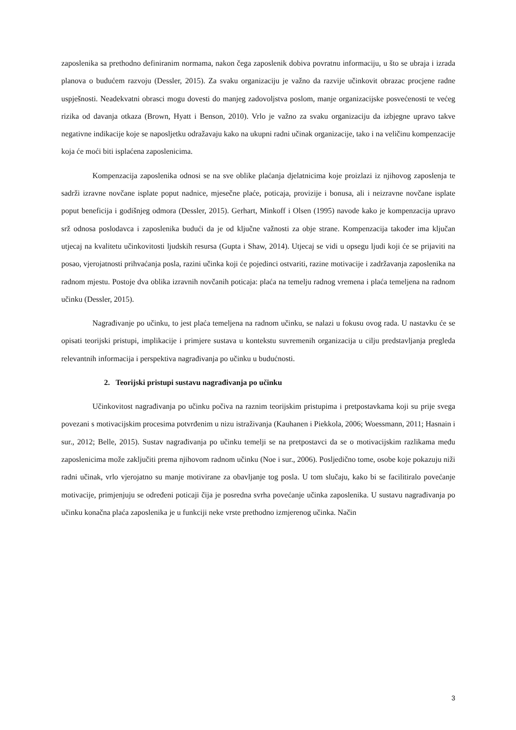zaposlenika sa prethodno definiranim normama, nakon čega zaposlenik dobiva povratnu informaciju, u što se ubraja i izrada planova o budućem razvoju (Dessler, 2015). Za svaku organizaciju je važno da razvije učinkovit obrazac procjene radne uspješnosti. Neadekvatni obrasci mogu dovesti do manjeg zadovoljstva poslom, manje organizacijske posvećenosti te većeg rizika od davanja otkaza (Brown, Hyatt i Benson, 2010). Vrlo je važno za svaku organizaciju da izbjegne upravo takve negativne indikacije koje se naposljetku odražavaju kako na ukupni radni učinak organizacije, tako i na veličinu kompenzacije koja će moći biti isplaćena zaposlenicima.
Kompenzacija zaposlenika odnosi se na sve oblike plaćanja djelatnicima koje proizlazi iz njihovog zaposlenja te sadrži izravne novčane isplate poput nadnice, mjesečne plaće, poticaja, provizije i bonusa, ali i neizravne novčane isplate poput beneficija i godišnjeg odmora (Dessler, 2015). Gerhart, Minkoff i Olsen (1995) navode kako je kompenzacija upravo srž odnosa poslodavca i zaposlenika budući da je od ključne važnosti za obje strane. Kompenzacija također ima ključan utjecaj na kvalitetu učinkovitosti ljudskih resursa (Gupta i Shaw, 2014). Utjecaj se vidi u opsegu ljudi koji će se prijaviti na posao, vjerojatnosti prihvaćanja posla, razini učinka koji će pojedinci ostvariti, razine motivacije i zadržavanja zaposlenika na radnom mjestu. Postoje dva oblika izravnih novčanih poticaja: plaća na temelju radnog vremena i plaća temeljena na radnom učinku (Dessler, 2015).
Nagrađivanje po učinku, to jest plaća temeljena na radnom učinku, se nalazi u fokusu ovog rada. U nastavku će se opisati teorijski pristupi, implikacije i primjere sustava u kontekstu suvremenih organizacija u cilju predstavljanja pregleda relevantnih informacija i perspektiva nagrađivanja po učinku u budućnosti.
2. Teorijski pristupi sustavu nagrađivanja po učinku
Učinkovitost nagrađivanja po učinku počiva na raznim teorijskim pristupima i pretpostavkama koji su prije svega povezani s motivacijskim procesima potvrđenim u nizu istraživanja (Kauhanen i Piekkola, 2006; Woessmann, 2011; Hasnain i sur., 2012; Belle, 2015). Sustav nagrađivanja po učinku temelji se na pretpostavci da se o motivacijskim razlikama među zaposlenicima može zaključiti prema njihovom radnom učinku (Noe i sur., 2006). Posljedično tome, osobe koje pokazuju niži radni učinak, vrlo vjerojatno su manje motivirane za obavljanje tog posla. U tom slučaju, kako bi se facilitiralo povećanje motivacije, primjenjuju se određeni poticaji čija je posredna svrha povećanje učinka zaposlenika. U sustavu nagrađivanja po učinku konačna plaća zaposlenika je u funkciji neke vrste prethodno izmjerenog učinka. Način
3